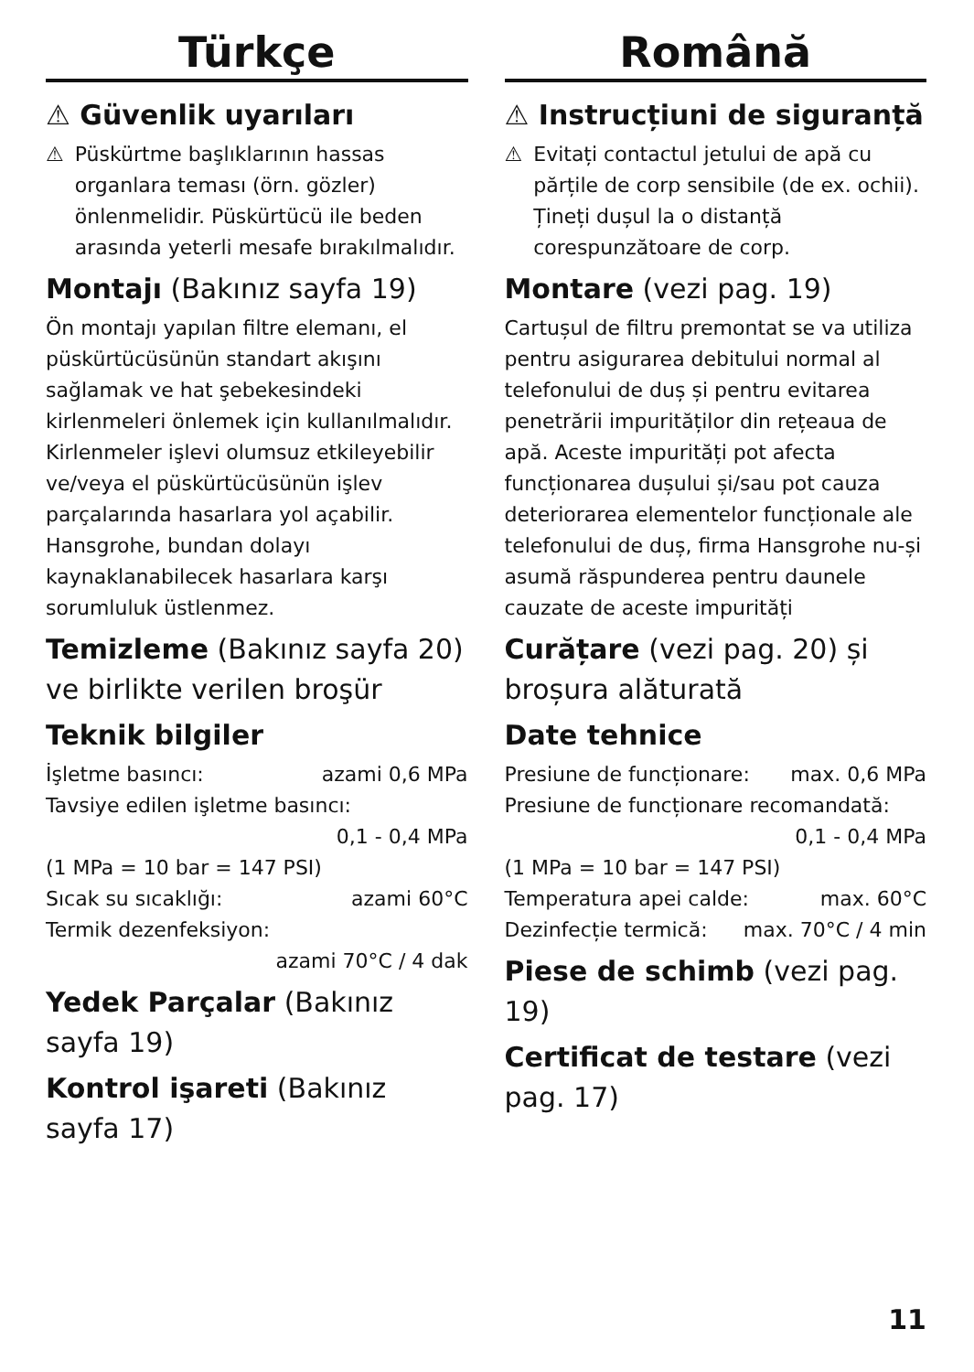Türkçe
⚠ Güvenlik uyarıları
⚠ Püskürtme başlıklarının hassas organlara teması (örn. gözler) önlenmelidir. Püskürtücü ile beden arasında yeterli mesafe bırakılmalıdır.
Montajı (Bakınız sayfa 19)
Ön montajı yapılan filtre elemanı, el püskürtücüsünün standart akışını sağlamak ve hat şebekesindeki kirlenmeleri önlemek için kullanılmalıdır. Kirlenmeler işlevi olumsuz etkileyebilir ve/veya el püskürtücüsünün işlev parçalarında hasarlara yol açabilir. Hansgrohe, bundan dolayı kaynaklanabilecek hasarlara karşı sorumluluk üstlenmez.
Temizleme (Bakınız sayfa 20) ve birlikte verilen broşür
Teknik bilgiler
İşletme basıncı: azami 0,6 MPa
Tavsiye edilen işletme basıncı:
0,1 - 0,4 MPa
(1 MPa = 10 bar = 147 PSI)
Sıcak su sıcaklığı: azami 60°C
Termik dezenfeksiyon:
azami 70°C / 4 dak
Yedek Parçalar (Bakınız sayfa 19)
Kontrol işareti (Bakınız sayfa 17)
Română
⚠ Instrucțiuni de siguranță
⚠ Evitați contactul jetului de apă cu părțile de corp sensibile (de ex. ochii). Țineți dușul la o distanță corespunzătoare de corp.
Montare (vezi pag. 19)
Cartușul de filtru premontat se va utiliza pentru asigurarea debitului normal al telefonului de duș și pentru evitarea penetrării impurităților din rețeaua de apă. Aceste impurități pot afecta funcționarea dușului și/sau pot cauza deteriorarea elementelor funcționale ale telefonului de duș, firma Hansgrohe nu-și asumă răspunderea pentru daunele cauzate de aceste impurități
Curățare (vezi pag. 20) și broșura alăturată
Date tehnice
Presiune de funcționare: max. 0,6 MPa
Presiune de funcționare recomandată:
0,1 - 0,4 MPa
(1 MPa = 10 bar = 147 PSI)
Temperatura apei calde: max. 60°C
Dezinfecție termică: max. 70°C / 4 min
Piese de schimb (vezi pag. 19)
Certificat de testare (vezi pag. 17)
11